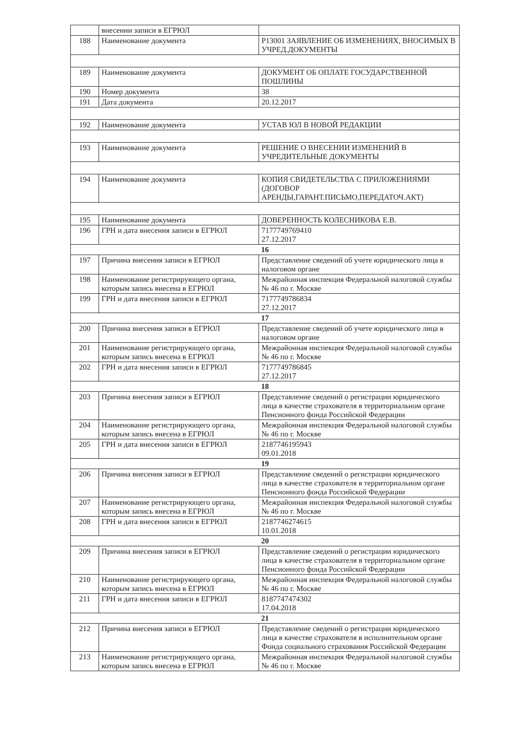| | внесении записи в ЕГРЮЛ | |
| 188 | Наименование документа | Р13001 ЗАЯВЛЕНИЕ ОБ ИЗМЕНЕНИЯХ, ВНОСИМЫХ В УЧРЕД.ДОКУМЕНТЫ |
| 189 | Наименование документа | ДОКУМЕНТ ОБ ОПЛАТЕ ГОСУДАРСТВЕННОЙ ПОШЛИНЫ |
| 190 | Номер документа | 38 |
| 191 | Дата документа | 20.12.2017 |
| 192 | Наименование документа | УСТАВ ЮЛ В НОВОЙ РЕДАКЦИИ |
| 193 | Наименование документа | РЕШЕНИЕ О ВНЕСЕНИИ ИЗМЕНЕНИЙ В УЧРЕДИТЕЛЬНЫЕ ДОКУМЕНТЫ |
| 194 | Наименование документа | КОПИЯ СВИДЕТЕЛЬСТВА С ПРИЛОЖЕНИЯМИ (ДОГОВОР АРЕНДЫ,ГАРАНТ.ПИСЬМО,ПЕРЕДАТОЧ.АКТ) |
| 195 | Наименование документа | ДОВЕРЕННОСТЬ КОЛЕСНИКОВА Е.В. |
| 196 | ГРН и дата внесения записи в ЕГРЮЛ | 7177749769410 27.12.2017 |
| 16 | | |
| 197 | Причина внесения записи в ЕГРЮЛ | Представление сведений об учете юридического лица в налоговом органе |
| 198 | Наименование регистрирующего органа, которым запись внесена в ЕГРЮЛ | Межрайонная инспекция Федеральной налоговой службы № 46 по г. Москве |
| 199 | ГРН и дата внесения записи в ЕГРЮЛ | 7177749786834 27.12.2017 |
| 17 | | |
| 200 | Причина внесения записи в ЕГРЮЛ | Представление сведений об учете юридического лица в налоговом органе |
| 201 | Наименование регистрирующего органа, которым запись внесена в ЕГРЮЛ | Межрайонная инспекция Федеральной налоговой службы № 46 по г. Москве |
| 202 | ГРН и дата внесения записи в ЕГРЮЛ | 7177749786845 27.12.2017 |
| 18 | | |
| 203 | Причина внесения записи в ЕГРЮЛ | Представление сведений о регистрации юридического лица в качестве страхователя в территориальном органе Пенсионного фонда Российской Федерации |
| 204 | Наименование регистрирующего органа, которым запись внесена в ЕГРЮЛ | Межрайонная инспекция Федеральной налоговой службы № 46 по г. Москве |
| 205 | ГРН и дата внесения записи в ЕГРЮЛ | 2187746195943 09.01.2018 |
| 19 | | |
| 206 | Причина внесения записи в ЕГРЮЛ | Представление сведений о регистрации юридического лица в качестве страхователя в территориальном органе Пенсионного фонда Российской Федерации |
| 207 | Наименование регистрирующего органа, которым запись внесена в ЕГРЮЛ | Межрайонная инспекция Федеральной налоговой службы № 46 по г. Москве |
| 208 | ГРН и дата внесения записи в ЕГРЮЛ | 2187746274615 10.01.2018 |
| 20 | | |
| 209 | Причина внесения записи в ЕГРЮЛ | Представление сведений о регистрации юридического лица в качестве страхователя в территориальном органе Пенсионного фонда Российской Федерации |
| 210 | Наименование регистрирующего органа, которым запись внесена в ЕГРЮЛ | Межрайонная инспекция Федеральной налоговой службы № 46 по г. Москве |
| 211 | ГРН и дата внесения записи в ЕГРЮЛ | 8187747474302 17.04.2018 |
| 21 | | |
| 212 | Причина внесения записи в ЕГРЮЛ | Представление сведений о регистрации юридического лица в качестве страхователя в исполнительном органе Фонда социального страхования Российской Федерации |
| 213 | Наименование регистрирующего органа, которым запись внесена в ЕГРЮЛ | Межрайонная инспекция Федеральной налоговой службы № 46 по г. Москве |